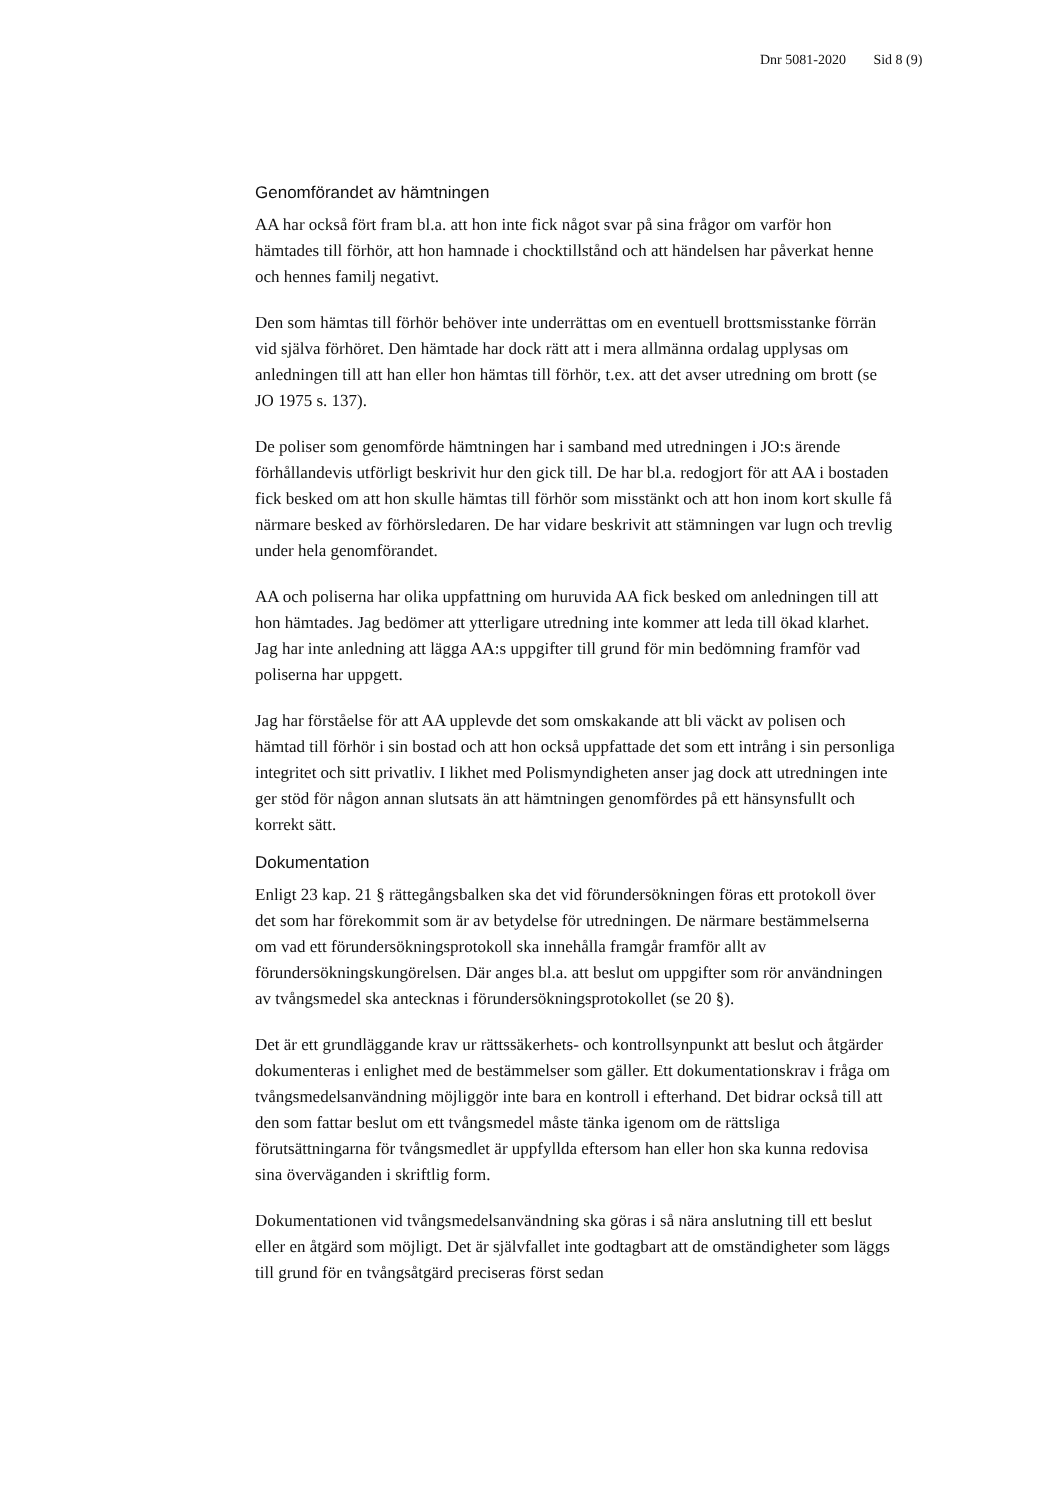Dnr 5081-2020 Sid 8 (9)
Genomförandet av hämtningen
AA har också fört fram bl.a. att hon inte fick något svar på sina frågor om varför hon hämtades till förhör, att hon hamnade i chocktillstånd och att händelsen har påverkat henne och hennes familj negativt.
Den som hämtas till förhör behöver inte underrättas om en eventuell brottsmisstanke förrän vid själva förhöret. Den hämtade har dock rätt att i mera allmänna ordalag upplysas om anledningen till att han eller hon hämtas till förhör, t.ex. att det avser utredning om brott (se JO 1975 s. 137).
De poliser som genomförde hämtningen har i samband med utredningen i JO:s ärende förhållandevis utförligt beskrivit hur den gick till. De har bl.a. redogjort för att AA i bostaden fick besked om att hon skulle hämtas till förhör som misstänkt och att hon inom kort skulle få närmare besked av förhörsledaren. De har vidare beskrivit att stämningen var lugn och trevlig under hela genomförandet.
AA och poliserna har olika uppfattning om huruvida AA fick besked om anledningen till att hon hämtades. Jag bedömer att ytterligare utredning inte kommer att leda till ökad klarhet. Jag har inte anledning att lägga AA:s uppgifter till grund för min bedömning framför vad poliserna har uppgett.
Jag har förståelse för att AA upplevde det som omskakande att bli väckt av polisen och hämtad till förhör i sin bostad och att hon också uppfattade det som ett intrång i sin personliga integritet och sitt privatliv. I likhet med Polismyndigheten anser jag dock att utredningen inte ger stöd för någon annan slutsats än att hämtningen genomfördes på ett hänsynsfullt och korrekt sätt.
Dokumentation
Enligt 23 kap. 21 § rättegångsbalken ska det vid förundersökningen föras ett protokoll över det som har förekommit som är av betydelse för utredningen. De närmare bestämmelserna om vad ett förundersökningsprotokoll ska innehålla framgår framför allt av förundersökningskungörelsen. Där anges bl.a. att beslut om uppgifter som rör användningen av tvångsmedel ska antecknas i förundersökningsprotokollet (se 20 §).
Det är ett grundläggande krav ur rättssäkerhets- och kontrollsynpunkt att beslut och åtgärder dokumenteras i enlighet med de bestämmelser som gäller. Ett dokumentationskrav i fråga om tvångsmedelsanvändning möjliggör inte bara en kontroll i efterhand. Det bidrar också till att den som fattar beslut om ett tvångsmedel måste tänka igenom om de rättsliga förutsättningarna för tvångsmedlet är uppfyllda eftersom han eller hon ska kunna redovisa sina överväganden i skriftlig form.
Dokumentationen vid tvångsmedelsanvändning ska göras i så nära anslutning till ett beslut eller en åtgärd som möjligt. Det är självfallet inte godtagbart att de omständigheter som läggs till grund för en tvångsåtgärd preciseras först sedan